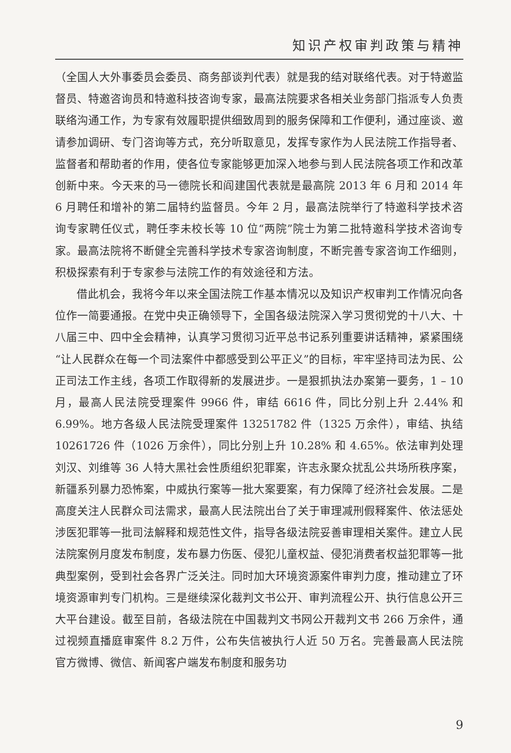知识产权审判政策与精神
（全国人大外事委员会委员、商务部谈判代表）就是我的结对联络代表。对于特邀监督员、特邀咨询员和特邀科技咨询专家，最高法院要求各相关业务部门指派专人负责联络沟通工作，为专家有效履职提供细致周到的服务保障和工作便利，通过座谈、邀请参加调研、专门咨询等方式，充分听取意见，发挥专家作为人民法院工作指导者、监督者和帮助者的作用，使各位专家能够更加深入地参与到人民法院各项工作和改革创新中来。今天来的马一德院长和阎建国代表就是最高院 2013 年 6 月和 2014 年 6 月聘任和增补的第二届特约监督员。今年 2 月，最高法院举行了特邀科学技术咨询专家聘任仪式，聘任李未校长等 10 位“两院”院士为第二批特邀科学技术咨询专家。最高法院将不断健全完善科学技术专家咨询制度，不断完善专家咨询工作细则，积极探索有利于专家参与法院工作的有效途径和方法。
借此机会，我将今年以来全国法院工作基本情况以及知识产权审判工作情况向各位作一简要通报。在党中央正确领导下，全国各级法院深入学习贯彻党的十八大、十八届三中、四中全会精神，认真学习贯彻习近平总书记系列重要讲话精神，紧紧围绕“让人民群众在每一个司法案件中都感受到公平正义”的目标，牢牢坚持司法为民、公正司法工作主线，各项工作取得新的发展进步。一是狠抓执法办案第一要务，1 – 10 月，最高人民法院受理案件 9966 件，审结 6616 件，同比分别上升 2.44% 和 6.99%。地方各级人民法院受理案件 13251782 件（1325 万余件），审结、执结 10261726 件（1026 万余件），同比分别上升 10.28% 和 4.65%。依法审判处理刘汉、刘维等 36 人特大黑社会性质组织犯罪案，许志永聚众扰乱公共场所秩序案，新疆系列暴力恐怖案，中威执行案等一批大案要案，有力保障了经济社会发展。二是高度关注人民群众司法需求，最高人民法院出台了关于审理减刑假释案件、依法惩处涉医犯罪等一批司法解释和规范性文件，指导各级法院妥善审理相关案件。建立人民法院案例月度发布制度，发布暴力伤医、侵犯儿童权益、侵犯消费者权益犯罪等一批典型案例，受到社会各界广泛关注。同时加大环境资源案件审判力度，推动建立了环境资源审判专门机构。三是继续深化裁判文书公开、审判流程公开、执行信息公开三大平台建设。截至目前，各级法院在中国裁判文书网公开裁判文书 266 万余件，通过视频直播庭审案件 8.2 万件，公布失信被执行人近 50 万名。完善最高人民法院官方微博、微信、新闻客户端发布制度和服务功
9